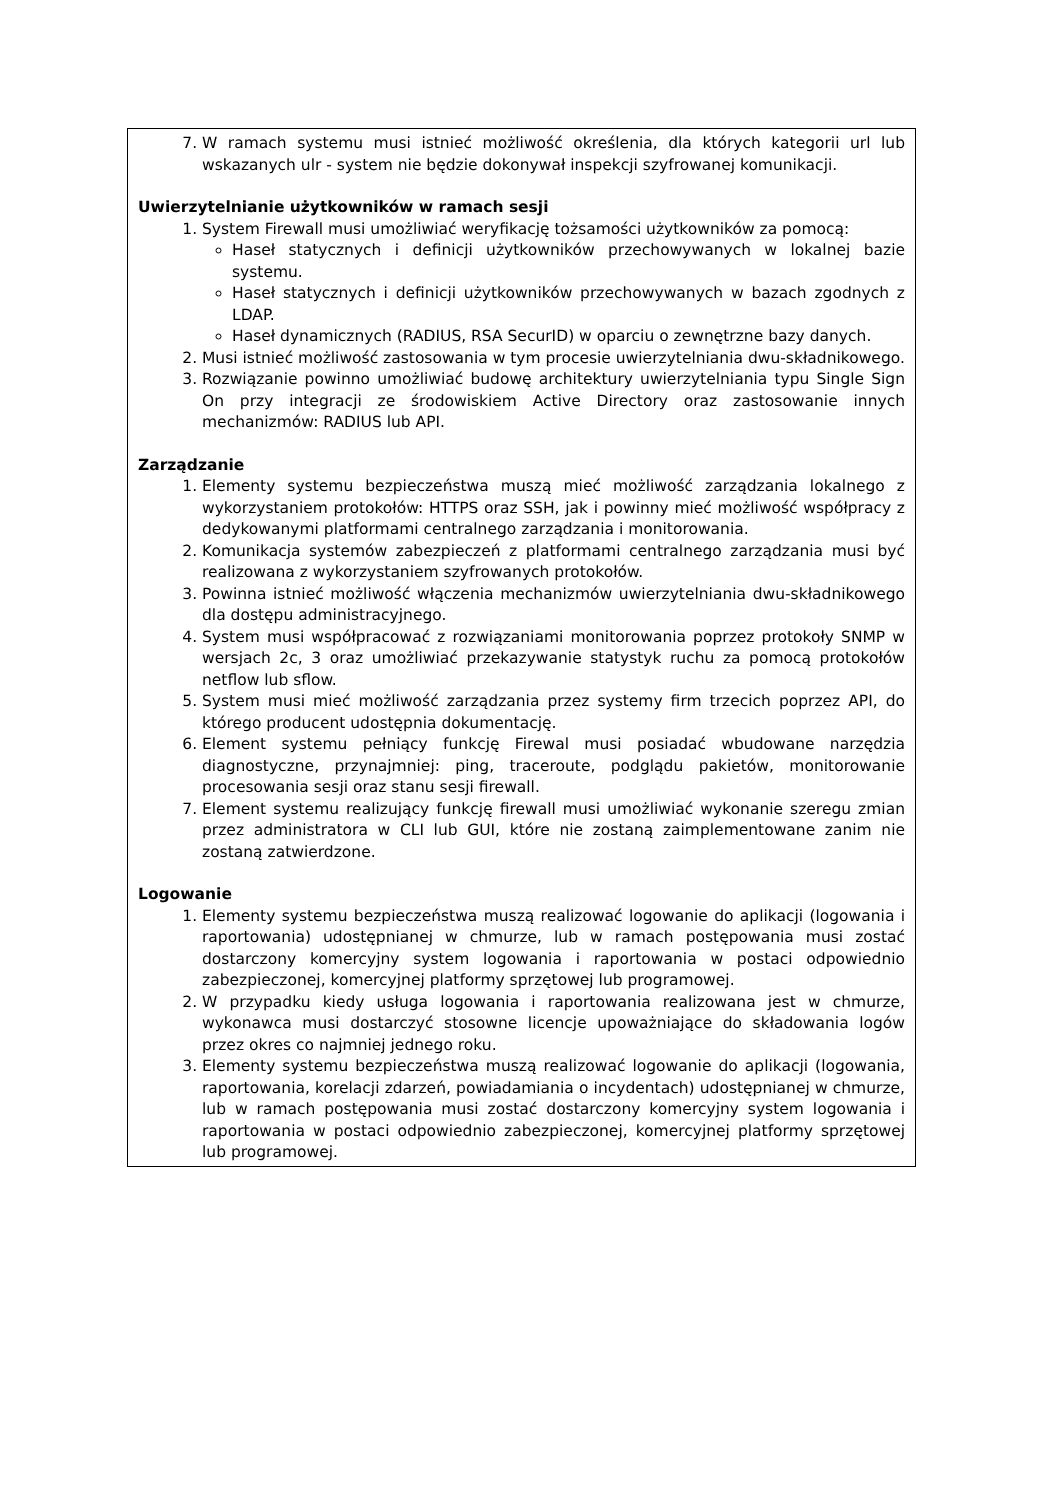| 7. W ramach systemu musi istnieć możliwość określenia, dla których kategorii url lub wskazanych ulr - system nie będzie dokonywał inspekcji szyfrowanej komunikacji. Uwierzytelnianie użytkowników w ramach sesji 1. System Firewall musi umożliwiać weryfikację tożsamości użytkowników za pomocą: Haseł statycznych i definicji użytkowników przechowywanych w lokalnej bazie systemu. Haseł statycznych i definicji użytkowników przechowywanych w bazach zgodnych z LDAP. Haseł dynamicznych (RADIUS, RSA SecurID) w oparciu o zewnętrzne bazy danych. 2. Musi istnieć możliwość zastosowania w tym procesie uwierzytelniania dwu-składnikowego. 3. Rozwiązanie powinno umożliwiać budowę architektury uwierzytelniania typu Single Sign On przy integracji ze środowiskiem Active Directory oraz zastosowanie innych mechanizmów: RADIUS lub API. Zarządzanie 1. Elementy systemu bezpieczeństwa muszą mieć możliwość zarządzania lokalnego z wykorzystaniem protokołów: HTTPS oraz SSH, jak i powinny mieć możliwość współpracy z dedykowanymi platformami centralnego zarządzania i monitorowania. 2. Komunikacja systemów zabezpieczeń z platformami centralnego zarządzania musi być realizowana z wykorzystaniem szyfrowanych protokołów. 3. Powinna istnieć możliwość włączenia mechanizmów uwierzytelniania dwu-składnikowego dla dostępu administracyjnego. 4. System musi współpracować z rozwiązaniami monitorowania poprzez protokoły SNMP w wersjach 2c, 3 oraz umożliwiać przekazywanie statystyk ruchu za pomocą protokołów netflow lub sflow. 5. System musi mieć możliwość zarządzania przez systemy firm trzecich poprzez API, do którego producent udostępnia dokumentację. 6. Element systemu pełniący funkcję Firewal musi posiadać wbudowane narzędzia diagnostyczne, przynajmniej: ping, traceroute, podglądu pakietów, monitorowanie procesowania sesji oraz stanu sesji firewall. 7. Element systemu realizujący funkcję firewall musi umożliwiać wykonanie szeregu zmian przez administratora w CLI lub GUI, które nie zostaną zaimplementowane zanim nie zostaną zatwierdzone. Logowanie 1. Elementy systemu bezpieczeństwa muszą realizować logowanie do aplikacji (logowania i raportowania) udostępnianej w chmurze, lub w ramach postępowania musi zostać dostarczony komercyjny system logowania i raportowania w postaci odpowiednio zabezpieczonej, komercyjnej platformy sprzętowej lub programowej. 2. W przypadku kiedy usługa logowania i raportowania realizowana jest w chmurze, wykonawca musi dostarczyć stosowne licencje upoważniające do składowania logów przez okres co najmniej jednego roku. 3. Elementy systemu bezpieczeństwa muszą realizować logowanie do aplikacji (logowania, raportowania, korelacji zdarzeń, powiadamiania o incydentach) udostępnianej w chmurze, lub w ramach postępowania musi zostać dostarczony komercyjny system logowania i raportowania w postaci odpowiednio zabezpieczonej, komercyjnej platformy sprzętowej lub programowej. |